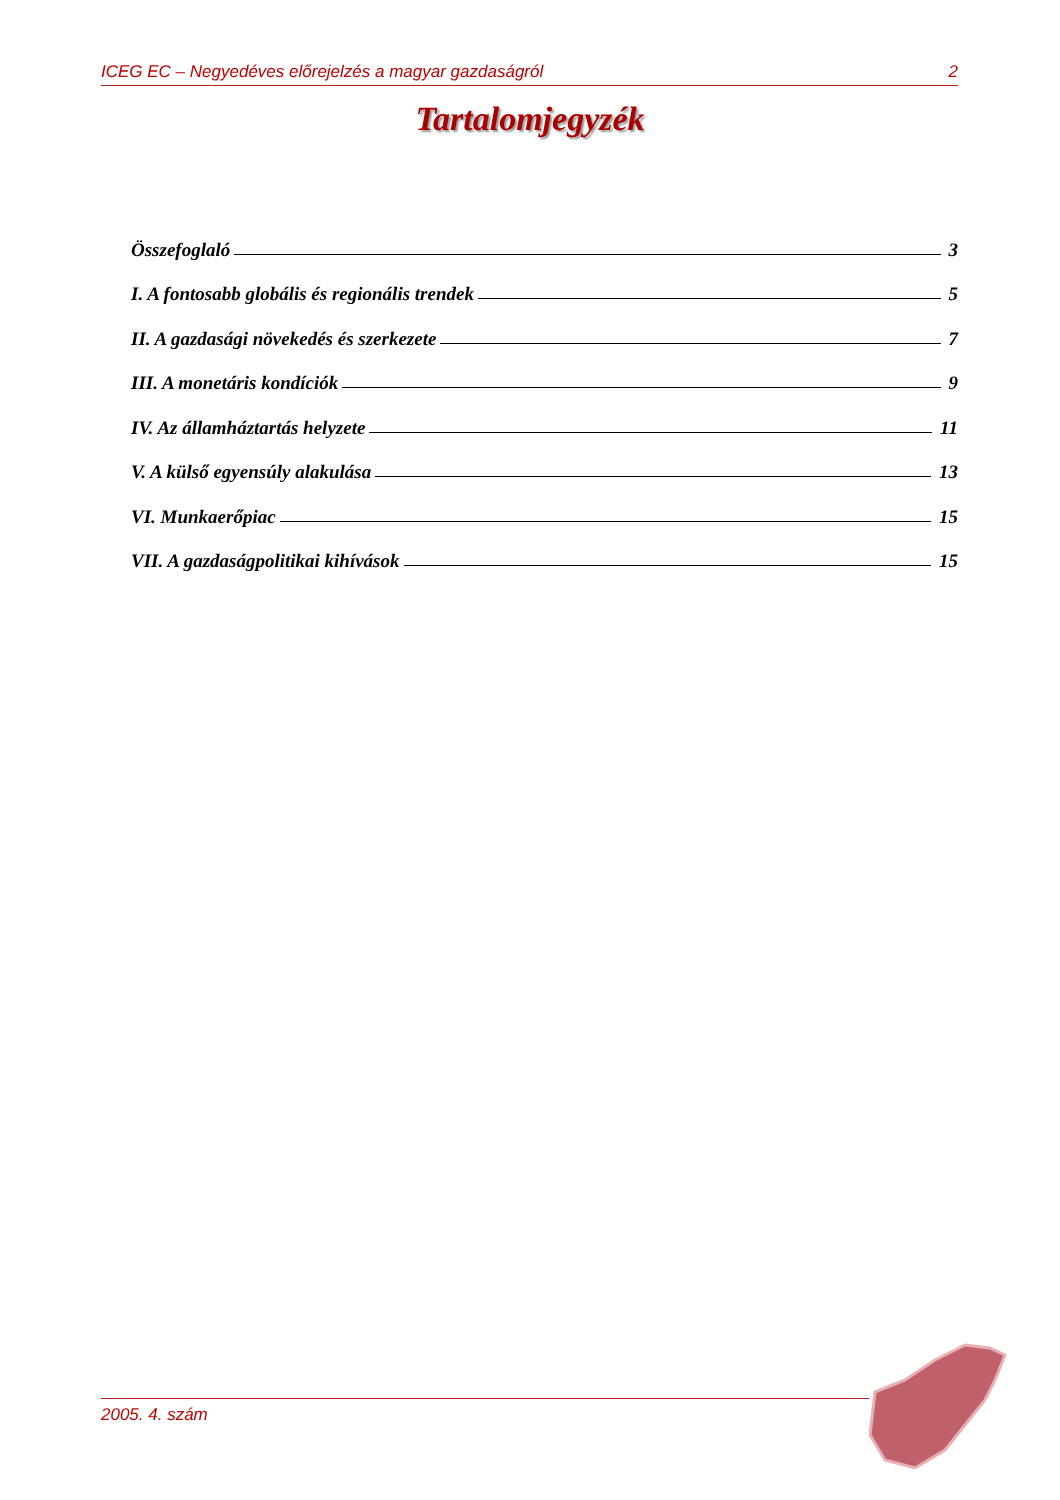ICEG EC – Negyedéves előrejelzés a magyar gazdaságról 2
Tartalomjegyzék
Összefoglaló 3
I. A fontosabb globális és regionális trendek 5
II. A gazdasági növekedés és szerkezete 7
III. A monetáris kondíciók 9
IV. Az államháztartás helyzete 11
V. A külső egyensúly alakulása 13
VI. Munkaerőpiac 15
VII. A gazdaságpolitikai kihívások 15
2005. 4. szám